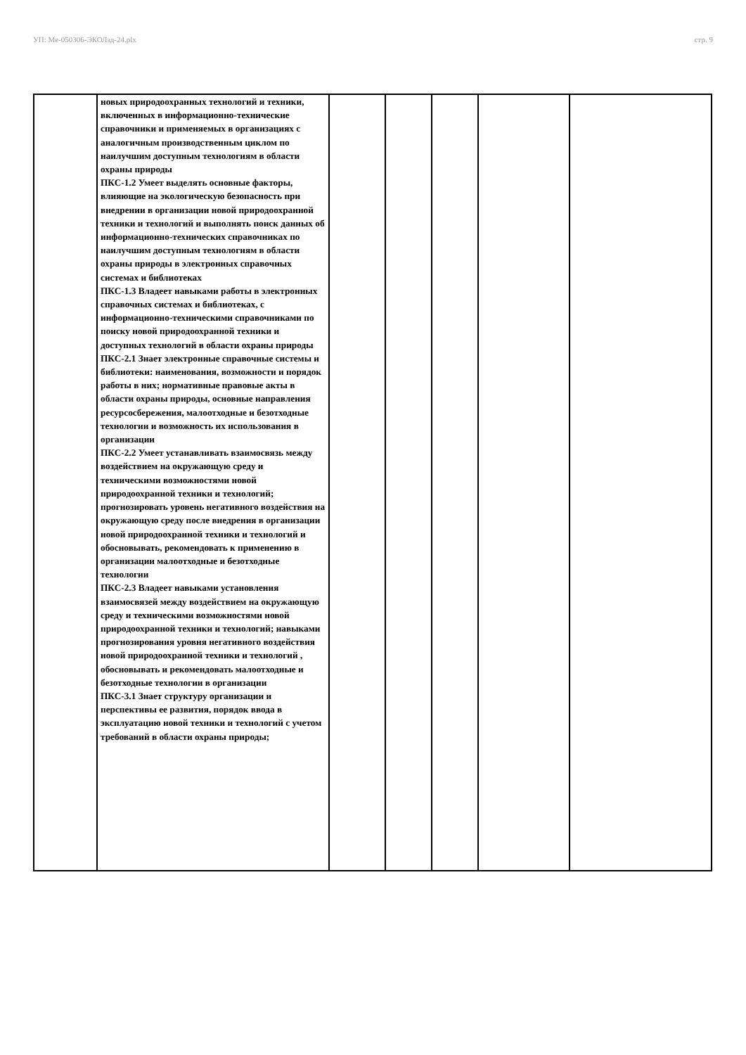УП: Ме-050306-ЭКОЛзд-24.plx стр. 9
| | новых природоохранных технологий и техники, включенных в информационно-технические справочники и применяемых в организациях с аналогичным производственным циклом по наилучшим доступным технологиям в области охраны природы ПКС-1.2 Умеет выделять основные факторы, влияющие на экологическую безопасность при внедрении в организации новой природоохранной техники и технологий и выполнять поиск данных об информационно-технических справочниках по наилучшим доступным технологиям в области охраны природы в электронных справочных системах и библиотеках ПКС-1.3 Владеет навыками работы в электронных справочных системах и библиотеках, с информационно-техническими справочниками по поиску новой природоохранной техники и доступных технологий в области охраны природы ПКС-2.1 Знает электронные справочные системы и библиотеки: наименования, возможности и порядок работы в них; нормативные правовые акты в области охраны природы, основные направления ресурсосбережения, малоотходные и безотходные технологии и возможность их использования в организации ПКС-2.2 Умеет устанавливать взаимосвязь между воздействием на окружающую среду и техническими возможностями новой природоохранной техники и технологий; прогнозировать уровень негативного воздействия на окружающую среду после внедрения в организации новой природоохранной техники и технологий и обосновывать, рекомендовать к применению в организации малоотходные и безотходные технологии ПКС-2.3 Владеет навыками установления взаимосвязей между воздействием на окружающую среду и техническими возможностями новой природоохранной техники и технологий; навыками прогнозирования уровня негативного воздействия новой природоохранной техники и технологий , обосновывать и рекомендовать малоотходные и безотходные технологии в организации ПКС-3.1 Знает структуру организации и перспективы ее развития, порядок ввода в эксплуатацию новой техники и технологий с учетом требований в области охраны природы; | | | | | |